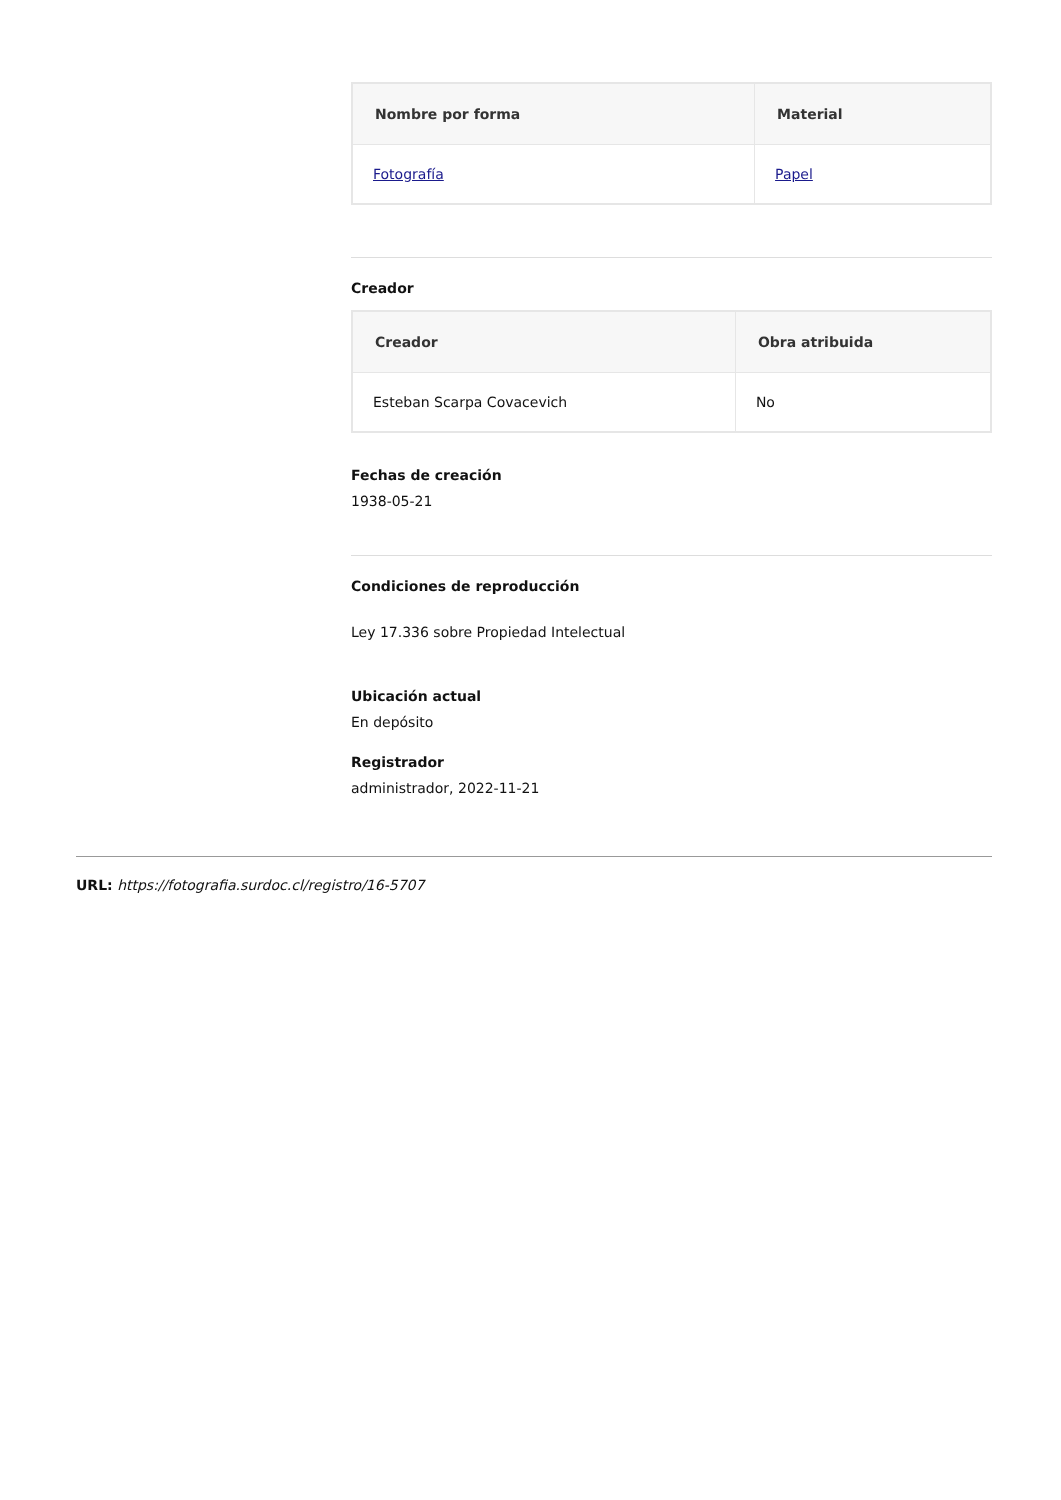| Nombre por forma | Material |
| --- | --- |
| Fotografía | Papel |
Creador
| Creador | Obra atribuida |
| --- | --- |
| Esteban Scarpa Covacevich | No |
Fechas de creación
1938-05-21
Condiciones de reproducción
Ley 17.336 sobre Propiedad Intelectual
Ubicación actual
En depósito
Registrador
administrador, 2022-11-21
URL: https://fotografia.surdoc.cl/registro/16-5707